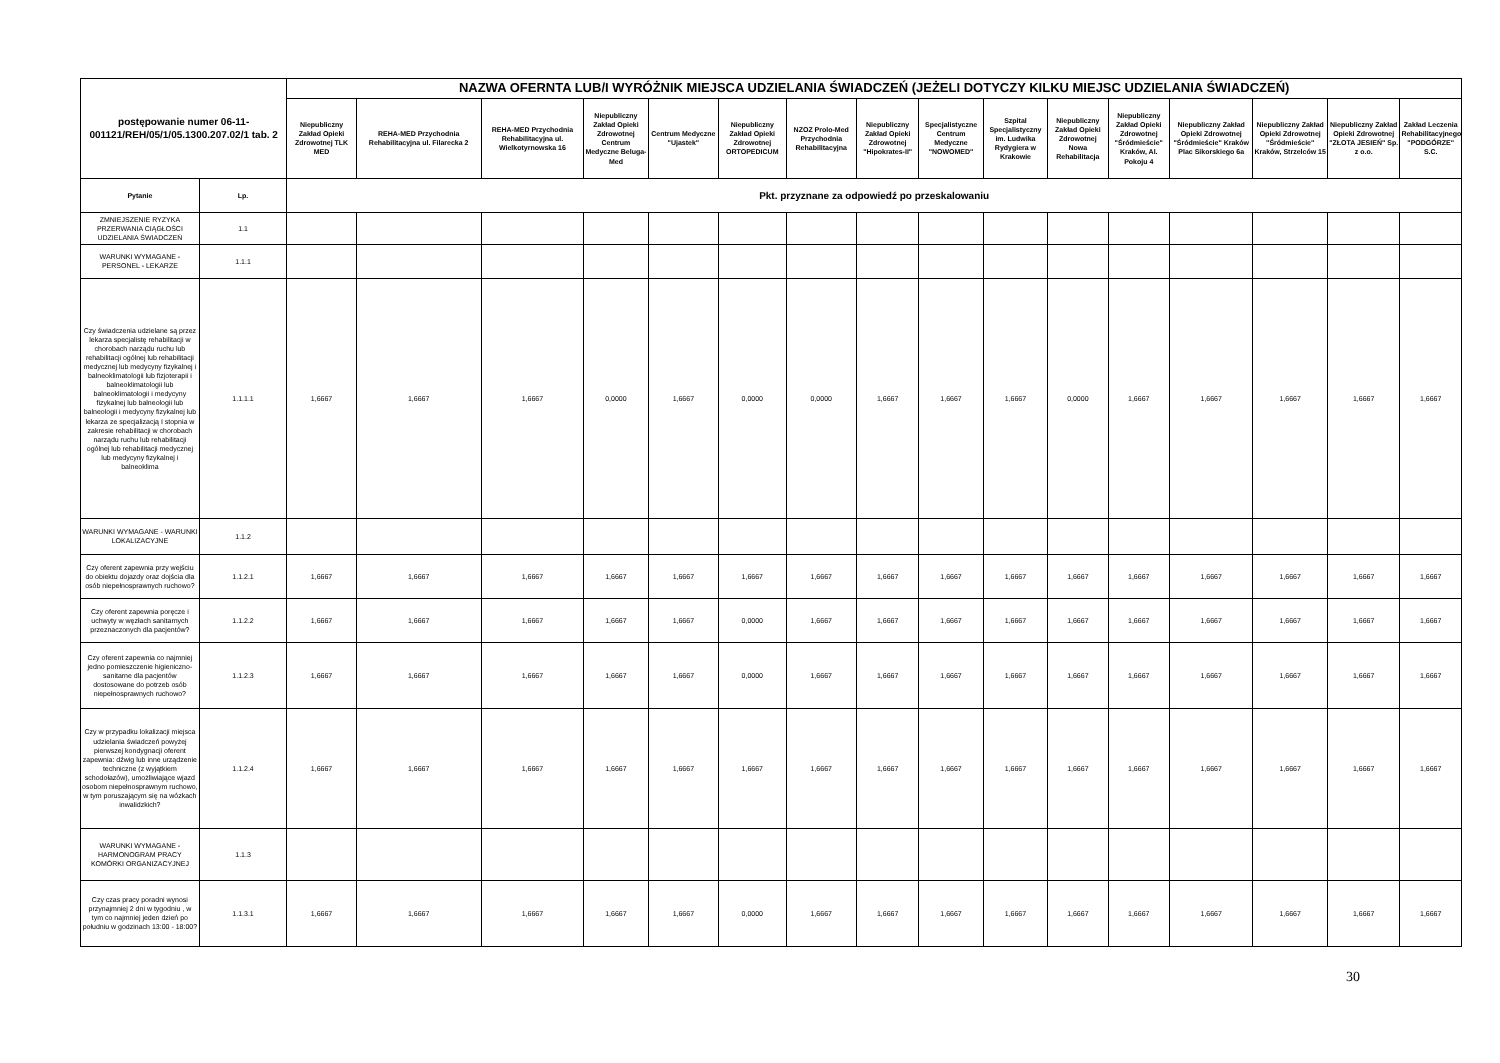| postępowanie numer 06-11-001121/REH/05/1/05.1300.207.02/1 tab. 2 | | NAZWA OFERNTA LUB/I WYRÓŻNIK MIEJSCA UDZIELANIA ŚWIADCZEŃ (JEŻELI DOTYCZY KILKU MIEJSC UDZIELANIA ŚWIADCZEŃ) | | | | | | | | | | | | | | | |
| --- | --- | --- | --- | --- | --- | --- | --- | --- | --- | --- | --- | --- | --- | --- | --- | --- | --- |
| | | Niepubliczny Zakład Opieki Zdrowotnej TLK MED | REHA-MED Przychodnia Rehabilitacyjna ul. Filarecka 2 | REHA-MED Przychodnia Rehabilitacyjna ul. Wielkotyrnowska 16 | Niepubliczny Zakład Opieki Zdrowotnej Centrum Medyczne Beluga-Med | Centrum Medyczne "Ujastek" | Niepubliczny Zakład Opieki Zdrowotnej ORTOPEDICUM | NZOZ Prolo-Med Przychodnia Rehabilitacyjna | Niepubliczny Zakład Opieki Zdrowotnej "Hipokrates-II" | Specjalistyczne Centrum Medyczne "NOWOMED" | Szpital Specjalistyczny im. Ludwika Rydygiera w Krakowie | Niepubliczny Zakład Opieki Zdrowotnej Nowa Rehabilitacja | Niepubliczny Zakład Opieki Zdrowotnej "Śródmieście" Kraków, Al. Pokoju 4 | Niepubliczny Zakład Opieki Zdrowotnej "Śródmieście" Kraków Plac Sikorskiego 6a | Niepubliczny Zakład Opieki Zdrowotnej "Śródmieście" Kraków, Strzelców 15 | Niepubliczny Zakład Opieki Zdrowotnej "ZŁOTA JESIEŃ" Sp. z o.o. | Zakład Leczenia Rehabilitacyjnego "PODGÓRZE" S.C. |
| Pytanie | Lp. | Pkt. przyznane za odpowiedź po przeskalowaniu | | | | | | | | | | | | | | | |
| ZMNIEJSZENIE RYZYKA PRZERWANIA CIĄGŁOŚCI UDZIELANIA ŚWIADCZEŃ | 1.1 | | | | | | | | | | | | | | | | |
| WARUNKI WYMAGANE - PERSONEL - LEKARZE | 1.1.1 | | | | | | | | | | | | | | | | |
| Czy świadczenia udzielane są przez lekarza specjalistę rehabilitacji w chorobach narządu ruchu lub rehabilitacji ogólnej lub rehabilitacji medycznej lub medycyny fizykalnej i balneoklimatologii lub fizjoterapii i balneoklimatologii lub balneoklimatologii i medycyny fizykalnej lub balneologii lub balneologii i medycyny fizykalnej lub lekarza ze specjalizacją I stopnia w zakresie rehabilitacji w chorobach narządu ruchu lub rehabilitacji ogólnej lub rehabilitacji medycznej lub medycyny fizykalnej i balneoklima | 1.1.1.1 | 1,6667 | 1,6667 | 1,6667 | 0,0000 | 1,6667 | 0,0000 | 0,0000 | 1,6667 | 1,6667 | 1,6667 | 0,0000 | 1,6667 | 1,6667 | 1,6667 | 1,6667 | 1,6667 |
| WARUNKI WYMAGANE - WARUNKI LOKALIZACYJNE | 1.1.2 | | | | | | | | | | | | | | | | |
| Czy oferent zapewnia przy wejściu do obiektu dojazdy oraz dojścia dla osób niepełnosprawnych ruchowo? | 1.1.2.1 | 1,6667 | 1,6667 | 1,6667 | 1,6667 | 1,6667 | 1,6667 | 1,6667 | 1,6667 | 1,6667 | 1,6667 | 1,6667 | 1,6667 | 1,6667 | 1,6667 | 1,6667 | 1,6667 |
| Czy oferent zapewnia poręcze i uchwyty w węzłach sanitarnych przeznaczonych dla pacjentów? | 1.1.2.2 | 1,6667 | 1,6667 | 1,6667 | 1,6667 | 1,6667 | 0,0000 | 1,6667 | 1,6667 | 1,6667 | 1,6667 | 1,6667 | 1,6667 | 1,6667 | 1,6667 | 1,6667 | 1,6667 |
| Czy oferent zapewnia co najmniej jedno pomieszczenie higieniczno-sanitarne dla pacjentów dostosowane do potrzeb osób niepełnosprawnych ruchowo? | 1.1.2.3 | 1,6667 | 1,6667 | 1,6667 | 1,6667 | 1,6667 | 0,0000 | 1,6667 | 1,6667 | 1,6667 | 1,6667 | 1,6667 | 1,6667 | 1,6667 | 1,6667 | 1,6667 | 1,6667 |
| Czy w przypadku lokalizacji miejsca udzielania świadczeń powyżej pierwszej kondygnacji oferent zapewnia: dźwig lub inne urządzenie techniczne (z wyjątkiem schodołazów), umożliwiające wjazd osobom niepełnosprawnym ruchowo, w tym poruszającym się na wózkach inwalidzkich? | 1.1.2.4 | 1,6667 | 1,6667 | 1,6667 | 1,6667 | 1,6667 | 1,6667 | 1,6667 | 1,6667 | 1,6667 | 1,6667 | 1,6667 | 1,6667 | 1,6667 | 1,6667 | 1,6667 | 1,6667 |
| WARUNKI WYMAGANE - HARMONOGRAM PRACY KOMÓRKI ORGANIZACYJNEJ | 1.1.3 | | | | | | | | | | | | | | | | |
| Czy czas pracy poradni wynosi przynajmniej 2 dni w tygodniu , w tym co najmniej jeden dzień po południu w godzinach 13:00 - 18:00? | 1.1.3.1 | 1,6667 | 1,6667 | 1,6667 | 1,6667 | 1,6667 | 0,0000 | 1,6667 | 1,6667 | 1,6667 | 1,6667 | 1,6667 | 1,6667 | 1,6667 | 1,6667 | 1,6667 | 1,6667 |
30